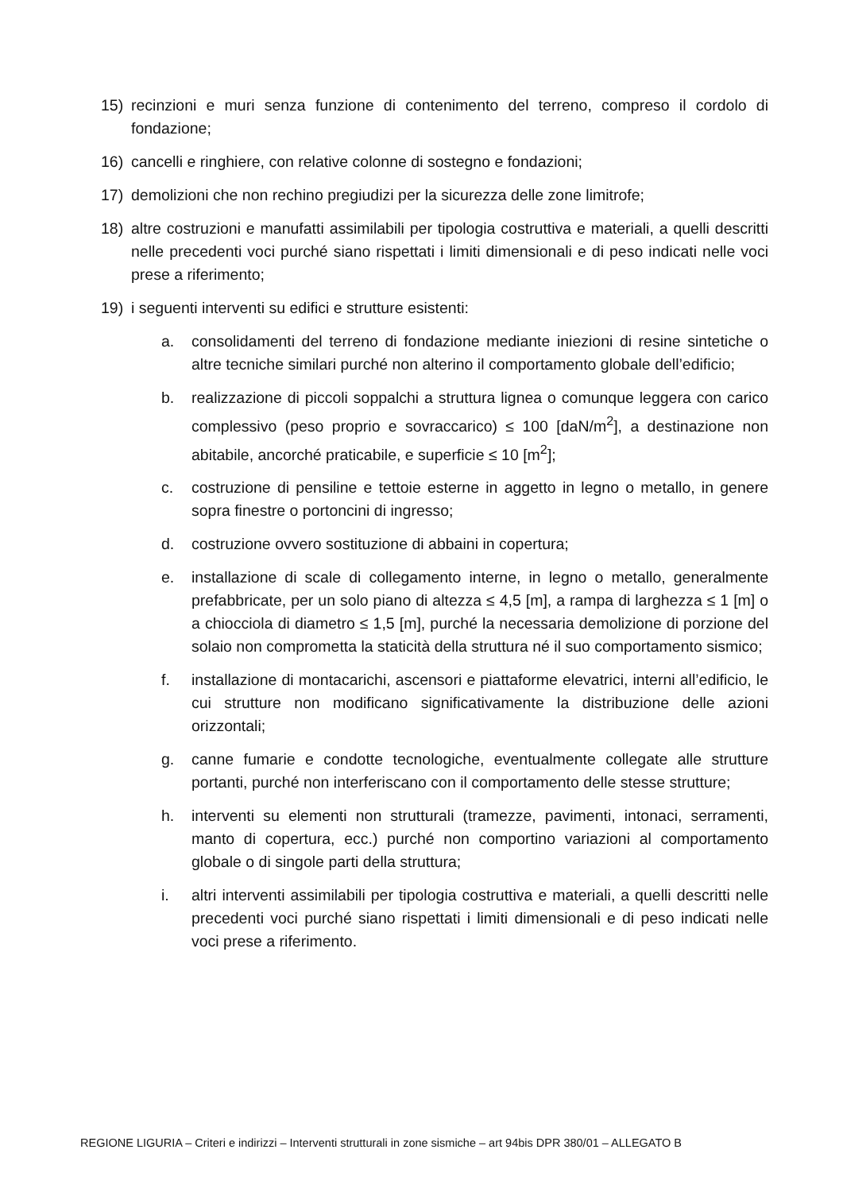15) recinzioni e muri senza funzione di contenimento del terreno, compreso il cordolo di fondazione;
16) cancelli e ringhiere, con relative colonne di sostegno e fondazioni;
17) demolizioni che non rechino pregiudizi per la sicurezza delle zone limitrofe;
18) altre costruzioni e manufatti assimilabili per tipologia costruttiva e materiali, a quelli descritti nelle precedenti voci purché siano rispettati i limiti dimensionali e di peso indicati nelle voci prese a riferimento;
19) i seguenti interventi su edifici e strutture esistenti:
a. consolidamenti del terreno di fondazione mediante iniezioni di resine sintetiche o altre tecniche similari purché non alterino il comportamento globale dell’edificio;
b. realizzazione di piccoli soppalchi a struttura lignea o comunque leggera con carico complessivo (peso proprio e sovraccarico) ≤ 100 [daN/m<sup>2</sup>], a destinazione non abitabile, ancorché praticabile, e superficie ≤ 10 [m<sup>2</sup>];
c. costruzione di pensiline e tettoie esterne in aggetto in legno o metallo, in genere sopra finestre o portoncini di ingresso;
d. costruzione ovvero sostituzione di abbaini in copertura;
e. installazione di scale di collegamento interne, in legno o metallo, generalmente prefabbricate, per un solo piano di altezza ≤ 4,5 [m], a rampa di larghezza ≤ 1 [m] o a chiocciola di diametro ≤ 1,5 [m], purché la necessaria demolizione di porzione del solaio non comprometta la staticità della struttura né il suo comportamento sismico;
f. installazione di montacarichi, ascensori e piattaforme elevatrici, interni all’edificio, le cui strutture non modificano significativamente la distribuzione delle azioni orizzontali;
g. canne fumarie e condotte tecnologiche, eventualmente collegate alle strutture portanti, purché non interferiscano con il comportamento delle stesse strutture;
h. interventi su elementi non strutturali (tramezze, pavimenti, intonaci, serramenti, manto di copertura, ecc.) purché non comportino variazioni al comportamento globale o di singole parti della struttura;
i. altri interventi assimilabili per tipologia costruttiva e materiali, a quelli descritti nelle precedenti voci purché siano rispettati i limiti dimensionali e di peso indicati nelle voci prese a riferimento.
REGIONE LIGURIA – Criteri e indirizzi – Interventi strutturali in zone sismiche – art 94bis DPR 380/01 – ALLEGATO B